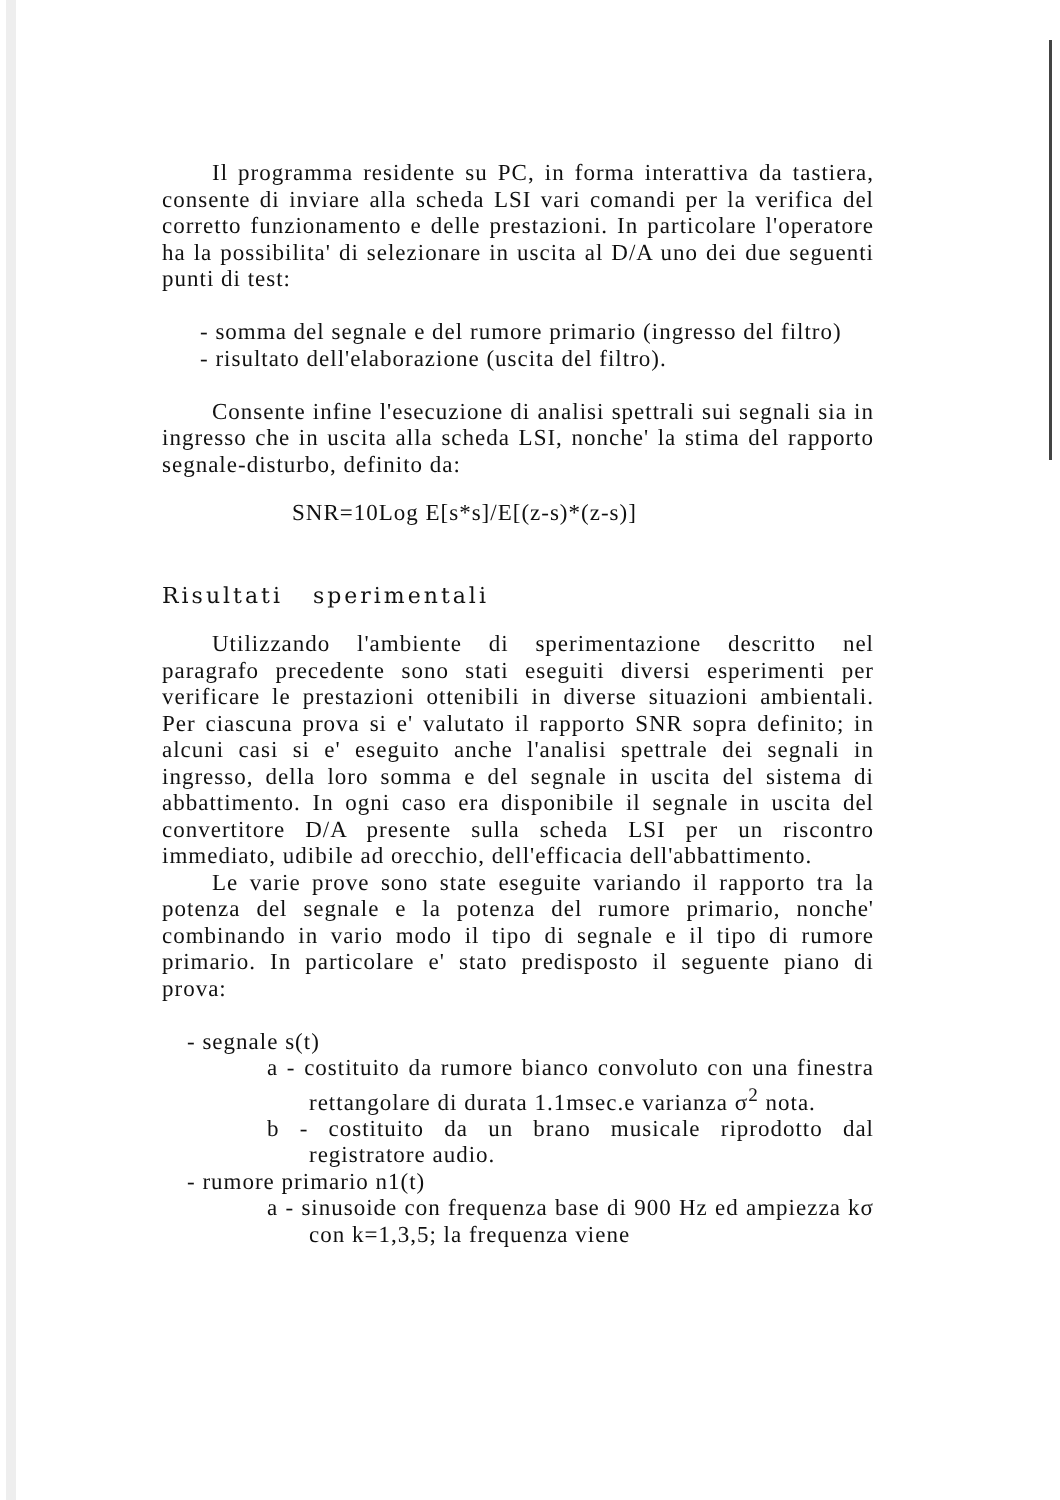Il programma residente su PC, in forma interattiva da tastiera, consente di inviare alla scheda LSI vari comandi per la verifica del corretto funzionamento e delle prestazioni. In particolare l'operatore ha la possibilita' di selezionare in uscita al D/A uno dei due seguenti punti di test:
- somma del segnale e del rumore primario (ingresso del filtro)
- risultato dell'elaborazione (uscita del filtro).
Consente infine l'esecuzione di analisi spettrali sui segnali sia in ingresso che in uscita alla scheda LSI, nonche' la stima del rapporto segnale-disturbo, definito da:
SNR=10Log E[s*s]/E[(z-s)*(z-s)]
Risultati sperimentali
Utilizzando l'ambiente di sperimentazione descritto nel paragrafo precedente sono stati eseguiti diversi esperimenti per verificare le prestazioni ottenibili in diverse situazioni ambientali. Per ciascuna prova si e' valutato il rapporto SNR sopra definito; in alcuni casi si e' eseguito anche l'analisi spettrale dei segnali in ingresso, della loro somma e del segnale in uscita del sistema di abbattimento. In ogni caso era disponibile il segnale in uscita del convertitore D/A presente sulla scheda LSI per un riscontro immediato, udibile ad orecchio, dell'efficacia dell'abbattimento.
Le varie prove sono state eseguite variando il rapporto tra la potenza del segnale e la potenza del rumore primario, nonche' combinando in vario modo il tipo di segnale e il tipo di rumore primario. In particolare e' stato predisposto il seguente piano di prova:
- segnale s(t)
a - costituito da rumore bianco convoluto con una finestra rettangolare di durata 1.1msec.e varianza σ<sup>2</sup> nota.
b - costituito da un brano musicale riprodotto dal registratore audio.
- rumore primario n1(t)
a - sinusoide con frequenza base di 900 Hz ed ampiezza kσ con k=1,3,5; la frequenza viene